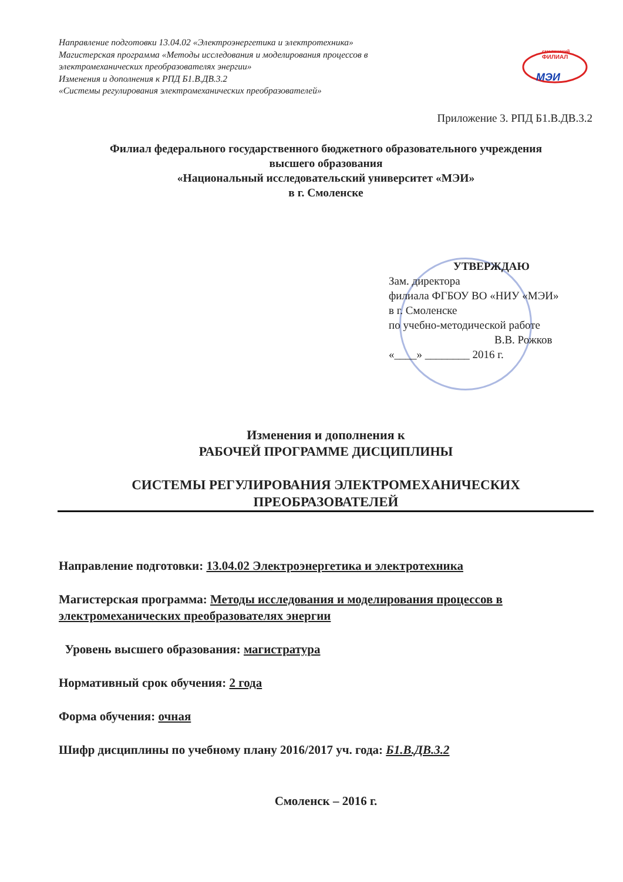Направление подготовки 13.04.02 «Электроэнергетика и электротехника»
Магистерская программа «Методы исследования и моделирования процессов в электромеханических преобразователях энергии»
Изменения и дополнения к РПД Б1.В.ДВ.3.2
«Системы регулирования электромеханических преобразователей»
смоленский
ФИЛИАЛ
МЭИ
Приложение 3. РПД Б1.В.ДВ.3.2
Филиал федерального государственного бюджетного образовательного учреждения
высшего образования
«Национальный исследовательский университет «МЭИ»
в г. Смоленске
УТВЕРЖДАЮ
Зам. директора
филиала ФГБОУ ВО «НИУ «МЭИ»
в г. Смоленске
по учебно-методической работе
В.В. Рожков
«____» ________ 2016 г.
Изменения и дополнения к
РАБОЧЕЙ ПРОГРАММЕ ДИСЦИПЛИНЫ
СИСТЕМЫ РЕГУЛИРОВАНИЯ ЭЛЕКТРОМЕХАНИЧЕСКИХ
ПРЕОБРАЗОВАТЕЛЕЙ
Направление подготовки: 13.04.02 Электроэнергетика и электротехника
Магистерская программа: Методы исследования и моделирования процессов в электромеханических преобразователях энергии
Уровень высшего образования: магистратура
Нормативный срок обучения: 2 года
Форма обучения: очная
Шифр дисциплины по учебному плану 2016/2017 уч. года: Б1.В.ДВ.3.2
Смоленск – 2016 г.